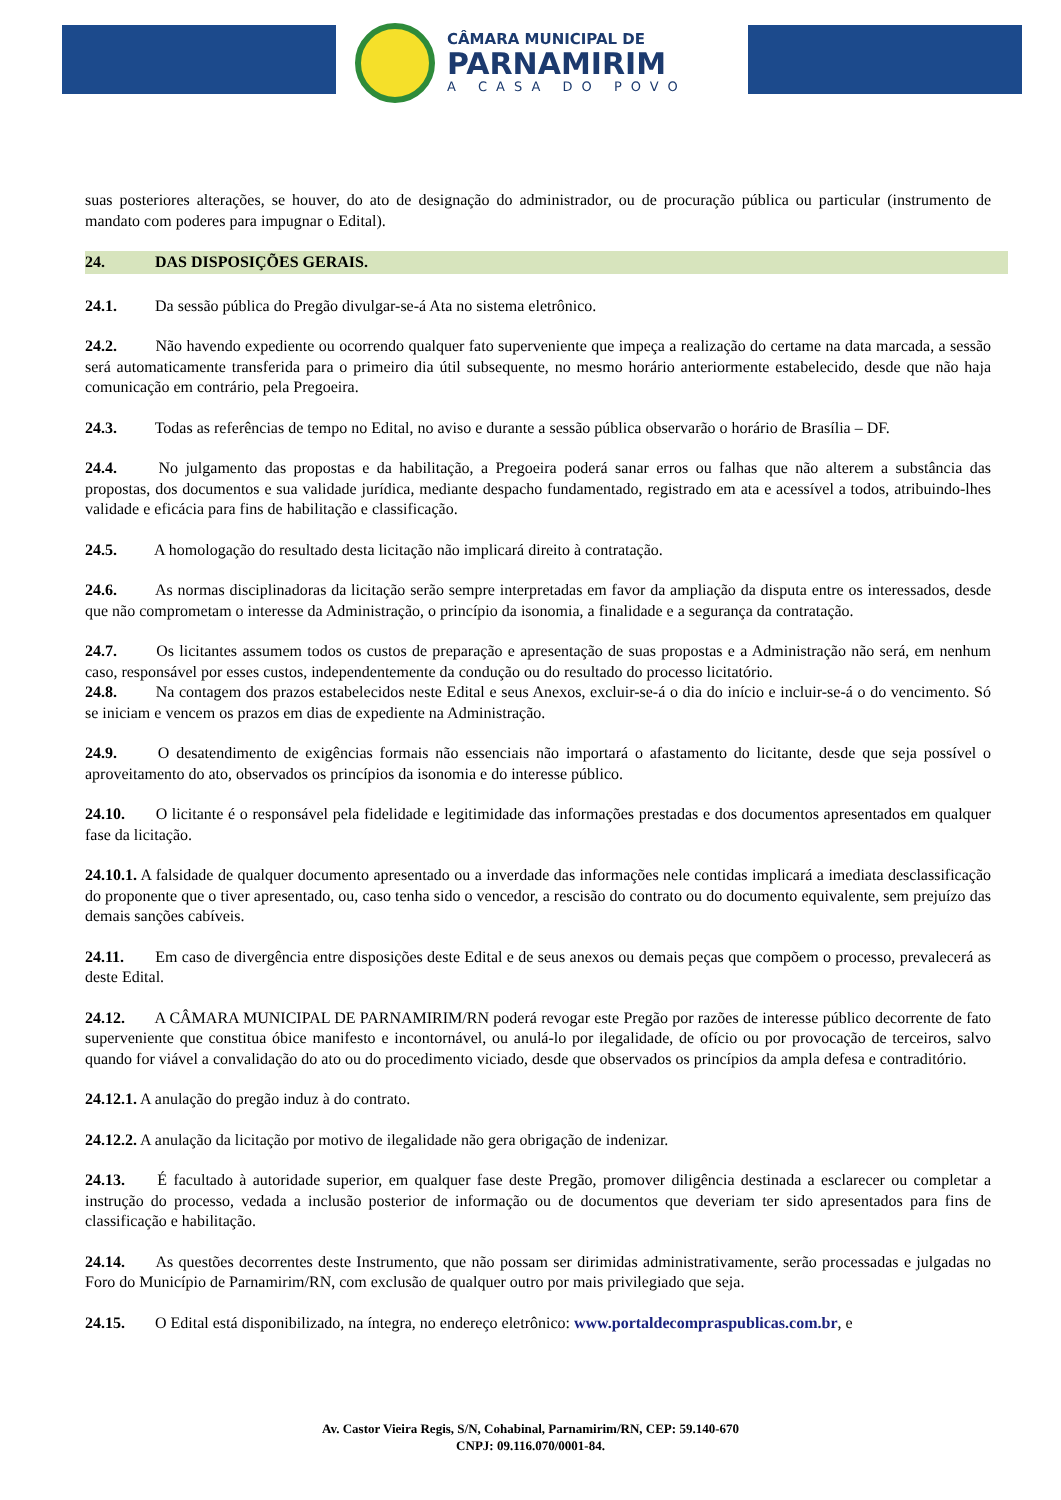CÂMARA MUNICIPAL DE
PARNAMIRIM
A CASA DO POVO
suas posteriores alterações, se houver, do ato de designação do administrador, ou de procuração pública ou particular (instrumento de mandato com poderes para impugnar o Edital).
24. DAS DISPOSIÇÕES GERAIS.
24.1. Da sessão pública do Pregão divulgar-se-á Ata no sistema eletrônico.
24.2. Não havendo expediente ou ocorrendo qualquer fato superveniente que impeça a realização do certame na data marcada, a sessão será automaticamente transferida para o primeiro dia útil subsequente, no mesmo horário anteriormente estabelecido, desde que não haja comunicação em contrário, pela Pregoeira.
24.3. Todas as referências de tempo no Edital, no aviso e durante a sessão pública observarão o horário de Brasília – DF.
24.4. No julgamento das propostas e da habilitação, a Pregoeira poderá sanar erros ou falhas que não alterem a substância das propostas, dos documentos e sua validade jurídica, mediante despacho fundamentado, registrado em ata e acessível a todos, atribuindo-lhes validade e eficácia para fins de habilitação e classificação.
24.5. A homologação do resultado desta licitação não implicará direito à contratação.
24.6. As normas disciplinadoras da licitação serão sempre interpretadas em favor da ampliação da disputa entre os interessados, desde que não comprometam o interesse da Administração, o princípio da isonomia, a finalidade e a segurança da contratação.
24.7. Os licitantes assumem todos os custos de preparação e apresentação de suas propostas e a Administração não será, em nenhum caso, responsável por esses custos, independentemente da condução ou do resultado do processo licitatório.
24.8. Na contagem dos prazos estabelecidos neste Edital e seus Anexos, excluir-se-á o dia do início e incluir-se-á o do vencimento. Só se iniciam e vencem os prazos em dias de expediente na Administração.
24.9. O desatendimento de exigências formais não essenciais não importará o afastamento do licitante, desde que seja possível o aproveitamento do ato, observados os princípios da isonomia e do interesse público.
24.10. O licitante é o responsável pela fidelidade e legitimidade das informações prestadas e dos documentos apresentados em qualquer fase da licitação.
24.10.1. A falsidade de qualquer documento apresentado ou a inverdade das informações nele contidas implicará a imediata desclassificação do proponente que o tiver apresentado, ou, caso tenha sido o vencedor, a rescisão do contrato ou do documento equivalente, sem prejuízo das demais sanções cabíveis.
24.11. Em caso de divergência entre disposições deste Edital e de seus anexos ou demais peças que compõem o processo, prevalecerá as deste Edital.
24.12. A CÂMARA MUNICIPAL DE PARNAMIRIM/RN poderá revogar este Pregão por razões de interesse público decorrente de fato superveniente que constitua óbice manifesto e incontornável, ou anulá-lo por ilegalidade, de ofício ou por provocação de terceiros, salvo quando for viável a convalidação do ato ou do procedimento viciado, desde que observados os princípios da ampla defesa e contraditório.
24.12.1. A anulação do pregão induz à do contrato.
24.12.2. A anulação da licitação por motivo de ilegalidade não gera obrigação de indenizar.
24.13. É facultado à autoridade superior, em qualquer fase deste Pregão, promover diligência destinada a esclarecer ou completar a instrução do processo, vedada a inclusão posterior de informação ou de documentos que deveriam ter sido apresentados para fins de classificação e habilitação.
24.14. As questões decorrentes deste Instrumento, que não possam ser dirimidas administrativamente, serão processadas e julgadas no Foro do Município de Parnamirim/RN, com exclusão de qualquer outro por mais privilegiado que seja.
24.15. O Edital está disponibilizado, na íntegra, no endereço eletrônico: www.portaldecompraspublicas.com.br, e
Av. Castor Vieira Regis, S/N, Cohabinal, Parnamirim/RN, CEP: 59.140-670
CNPJ: 09.116.070/0001-84.